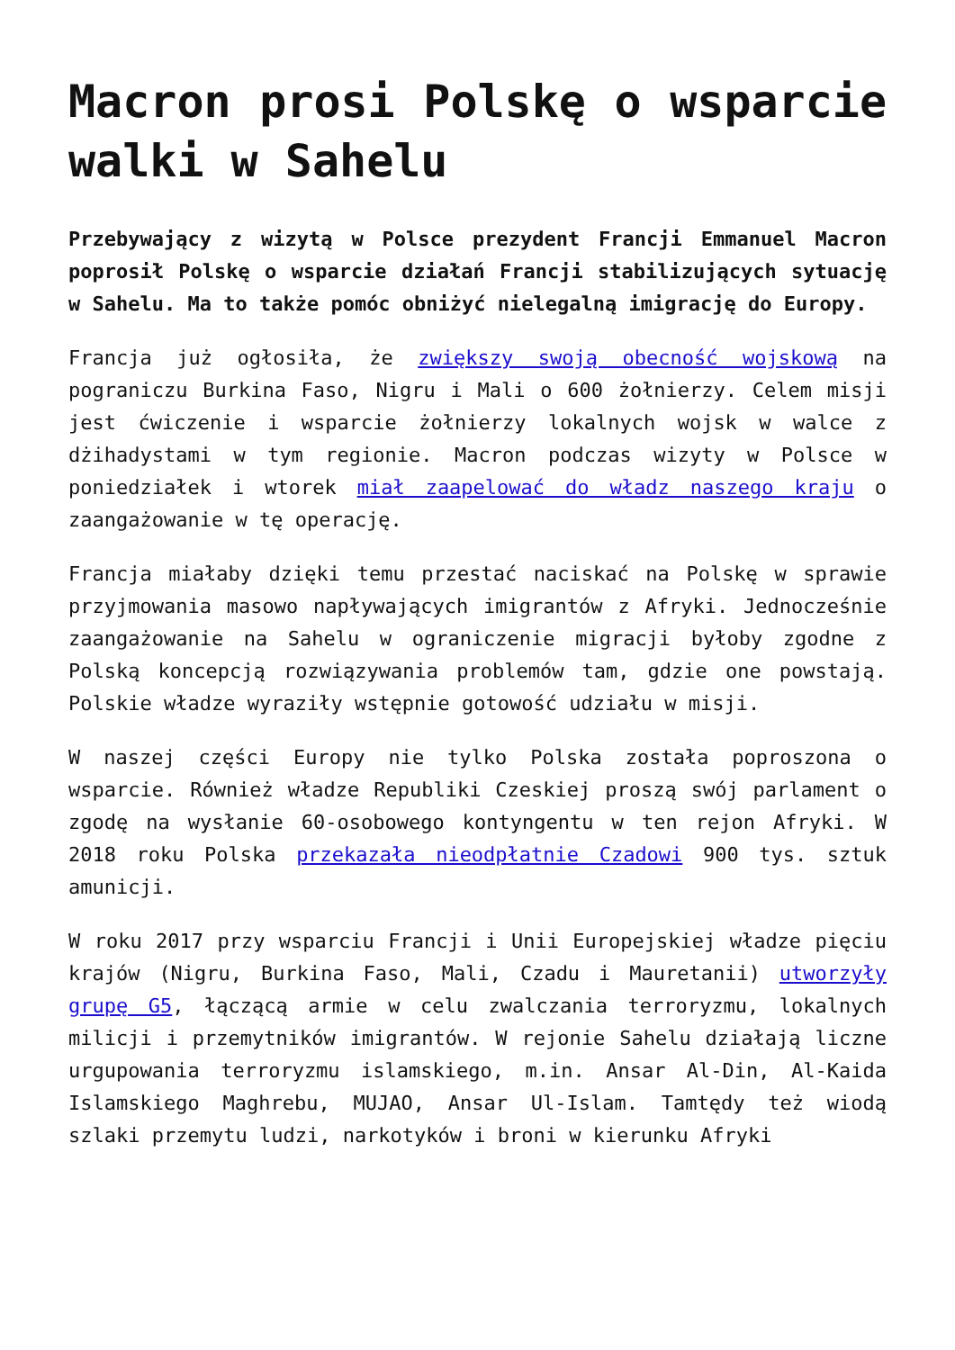Macron prosi Polskę o wsparcie walki w Sahelu
Przebywający z wizytą w Polsce prezydent Francji Emmanuel Macron poprosił Polskę o wsparcie działań Francji stabilizujących sytuację w Sahelu. Ma to także pomóc obniżyć nielegalną imigrację do Europy.
Francja już ogłosiła, że zwiększy swoją obecność wojskową na pograniczu Burkina Faso, Nigru i Mali o 600 żołnierzy. Celem misji jest ćwiczenie i wsparcie żołnierzy lokalnych wojsk w walce z dżihadystami w tym regionie. Macron podczas wizyty w Polsce w poniedziałek i wtorek miał zaapelować do władz naszego kraju o zaangażowanie w tę operację.
Francja miałaby dzięki temu przestać naciskać na Polskę w sprawie przyjmowania masowo napływających imigrantów z Afryki. Jednocześnie zaangażowanie na Sahelu w ograniczenie migracji byłoby zgodne z Polską koncepcją rozwiązywania problemów tam, gdzie one powstają. Polskie władze wyraziły wstępnie gotowość udziału w misji.
W naszej części Europy nie tylko Polska została poproszona o wsparcie. Również władze Republiki Czeskiej proszą swój parlament o zgodę na wysłanie 60-osobowego kontyngentu w ten rejon Afryki. W 2018 roku Polska przekazała nieodpłatnie Czadowi 900 tys. sztuk amunicji.
W roku 2017 przy wsparciu Francji i Unii Europejskiej władze pięciu krajów (Nigru, Burkina Faso, Mali, Czadu i Mauretanii) utworzyły grupę G5, łączącą armie w celu zwalczania terroryzmu, lokalnych milicji i przemytników imigrantów. W rejonie Sahelu działają liczne urgupowania terroryzmu islamskiego, m.in. Ansar Al-Din, Al-Kaida Islamskiego Maghrebu, MUJAO, Ansar Ul-Islam. Tamtędy też wiodą szlaki przemytu ludzi, narkotyków i broni w kierunku Afryki